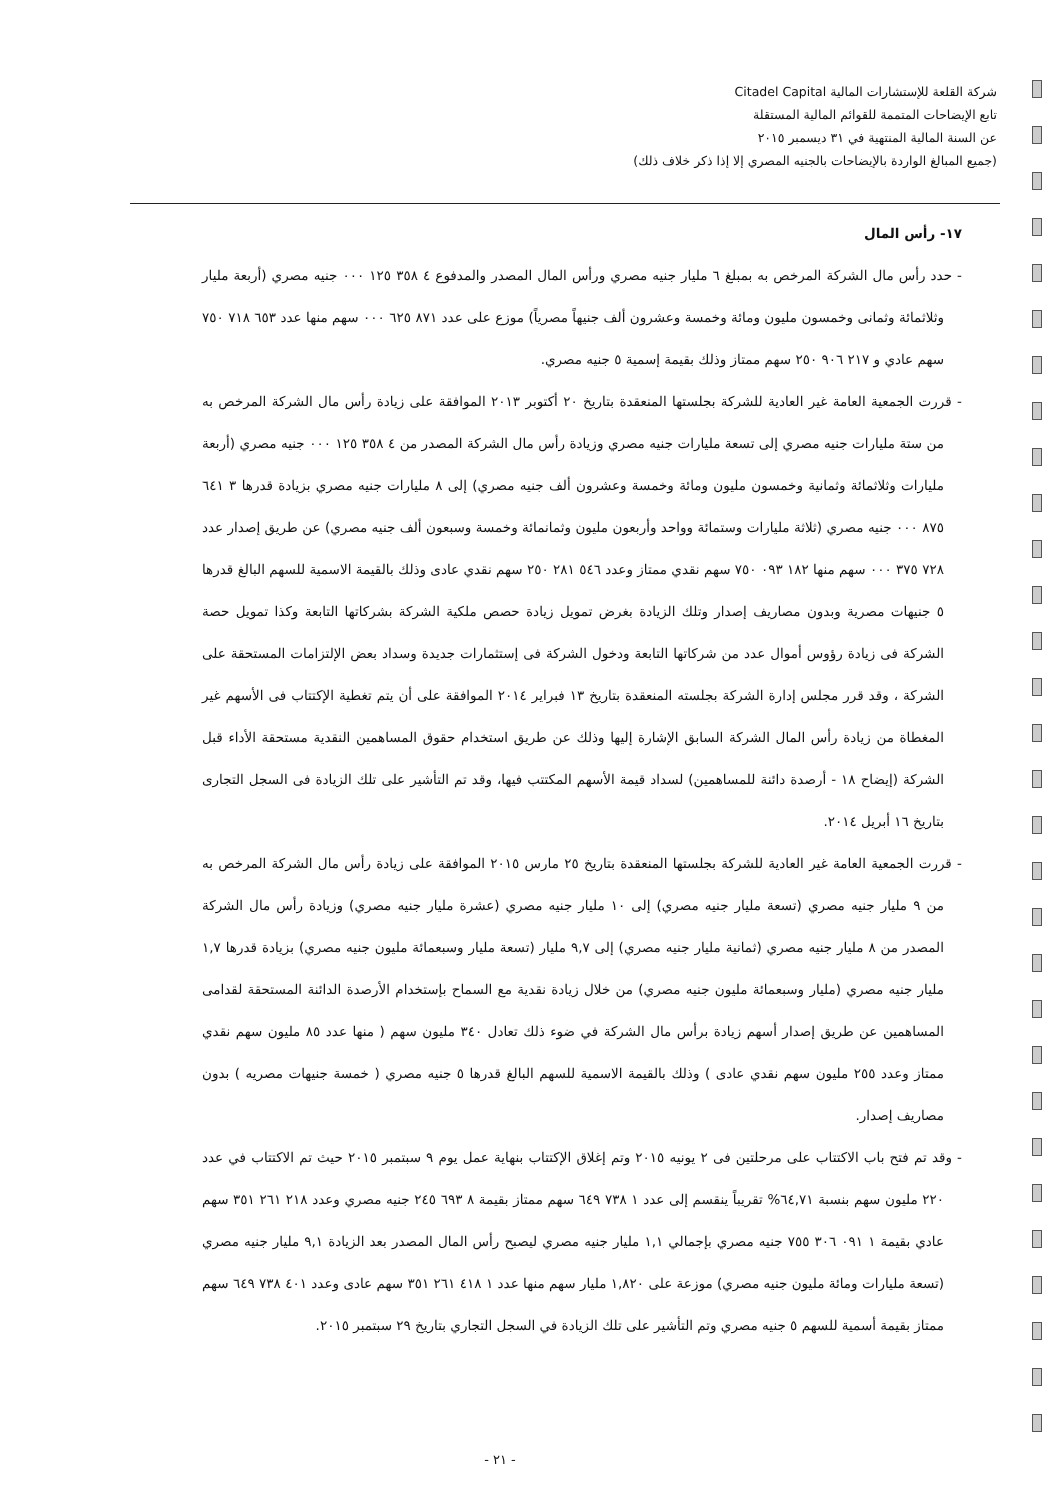شركة القلعة للإستشارات المالية Citadel Capital
تابع الإيضاحات المتممة للقوائم المالية المستقلة
عن السنة المالية المنتهية في ٣١ ديسمبر ٢٠١٥
(جميع المبالغ الواردة بالإيضاحات بالجنيه المصري إلا إذا ذكر خلاف ذلك)
١٧- رأس المال
- حدد رأس مال الشركة المرخص به بمبلغ ٦ مليار جنيه مصري ورأس المال المصدر والمدفوع ٤ ٣٥٨ ١٢٥ ٠٠٠ جنيه مصري (أربعة مليار وثلاثمائة وثمانى وخمسون مليون ومائة وخمسة وعشرون ألف جنيهاً مصرياً) موزع على عدد ٨٧١ ٦٢٥ ٠٠٠ سهم منها عدد ٦٥٣ ٧١٨ ٧٥٠ سهم عادي و ٢١٧ ٩٠٦ ٢٥٠ سهم ممتاز وذلك بقيمة إسمية ٥ جنيه مصري.
- قررت الجمعية العامة غير العادية للشركة بجلستها المنعقدة بتاريخ ٢٠ أكتوبر ٢٠١٣ الموافقة على زيادة رأس مال الشركة المرخص به من ستة مليارات جنيه مصري إلى تسعة مليارات جنيه مصري وزيادة رأس مال الشركة المصدر من ٤ ٣٥٨ ١٢٥ ٠٠٠ جنيه مصري (أربعة مليارات وثلاثمائة وثمانية وخمسون مليون ومائة وخمسة وعشرون ألف جنيه مصري) إلى ٨ مليارات جنيه مصري بزيادة قدرها ٣ ٦٤١ ٨٧٥ ٠٠٠ جنيه مصري (ثلاثة مليارات وستمائة وواحد وأربعون مليون وثمانمائة وخمسة وسبعون ألف جنيه مصري) عن طريق إصدار عدد ٧٢٨ ٣٧٥ ٠٠٠ سهم منها ١٨٢ ٠٩٣ ٧٥٠ سهم نقدي ممتاز وعدد ٥٤٦ ٢٨١ ٢٥٠ سهم نقدي عادى وذلك بالقيمة الاسمية للسهم البالغ قدرها ٥ جنيهات مصرية وبدون مصاريف إصدار وتلك الزيادة بغرض تمويل زيادة حصص ملكية الشركة بشركاتها التابعة وكذا تمويل حصة الشركة فى زيادة رؤوس أموال عدد من شركاتها التابعة ودخول الشركة فى إستثمارات جديدة وسداد بعض الإلتزامات المستحقة على الشركة ، وقد قرر مجلس إدارة الشركة بجلسته المنعقدة بتاريخ ١٣ فبراير ٢٠١٤ الموافقة على أن يتم تغطية الإكتتاب فى الأسهم غير المغطاة من زيادة رأس المال الشركة السابق الإشارة إليها وذلك عن طريق استخدام حقوق المساهمين النقدية مستحقة الأداء قبل الشركة (إيضاح ١٨ - أرصدة دائنة للمساهمين) لسداد قيمة الأسهم المكتتب فيها، وقد تم التأشير على تلك الزيادة فى السجل التجارى بتاريخ ١٦ أبريل ٢٠١٤.
- قررت الجمعية العامة غير العادية للشركة بجلستها المنعقدة بتاريخ ٢٥ مارس ٢٠١٥ الموافقة على زيادة رأس مال الشركة المرخص به من ٩ مليار جنيه مصري (تسعة مليار جنيه مصري) إلى ١٠ مليار جنيه مصري (عشرة مليار جنيه مصري) وزيادة رأس مال الشركة المصدر من ٨ مليار جنيه مصري (ثمانية مليار جنيه مصري) إلى ٩,٧ مليار (تسعة مليار وسبعمائة مليون جنيه مصري) بزيادة قدرها ١,٧ مليار جنيه مصري (مليار وسبعمائة مليون جنيه مصري) من خلال زيادة نقدية مع السماح بإستخدام الأرصدة الدائنة المستحقة لقدامى المساهمين عن طريق إصدار أسهم زيادة برأس مال الشركة في ضوء ذلك تعادل ٣٤٠ مليون سهم ( منها عدد ٨٥ مليون سهم نقدي ممتاز وعدد ٢٥٥ مليون سهم نقدي عادى ) وذلك بالقيمة الاسمية للسهم البالغ قدرها ٥ جنيه مصري ( خمسة جنيهات مصريه ) بدون مصاريف إصدار.
- وقد تم فتح باب الاكتتاب على مرحلتين فى ٢ يونيه ٢٠١٥ وتم إغلاق الإكتتاب بنهاية عمل يوم ٩ سبتمبر ٢٠١٥ حيث تم الاكتتاب في عدد ٢٢٠ مليون سهم بنسبة ٦٤,٧١% تقريباً ينقسم إلى عدد ١ ٧٣٨ ٦٤٩ سهم ممتاز بقيمة ٨ ٦٩٣ ٢٤٥ جنيه مصري وعدد ٢١٨ ٢٦١ ٣٥١ سهم عادي بقيمة ١ ٠٩١ ٣٠٦ ٧٥٥ جنيه مصري بإجمالي ١,١ مليار جنيه مصري ليصبح رأس المال المصدر بعد الزيادة ٩,١ مليار جنيه مصري (تسعة مليارات ومائة مليون جنيه مصري) موزعة على ١,٨٢٠ مليار سهم منها عدد ١ ٤١٨ ٢٦١ ٣٥١ سهم عادى وعدد ٤٠١ ٧٣٨ ٦٤٩ سهم ممتاز بقيمة أسمية للسهم ٥ جنيه مصري وتم التأشير على تلك الزيادة في السجل التجاري بتاريخ ٢٩ سبتمبر ٢٠١٥.
- ٢١ -